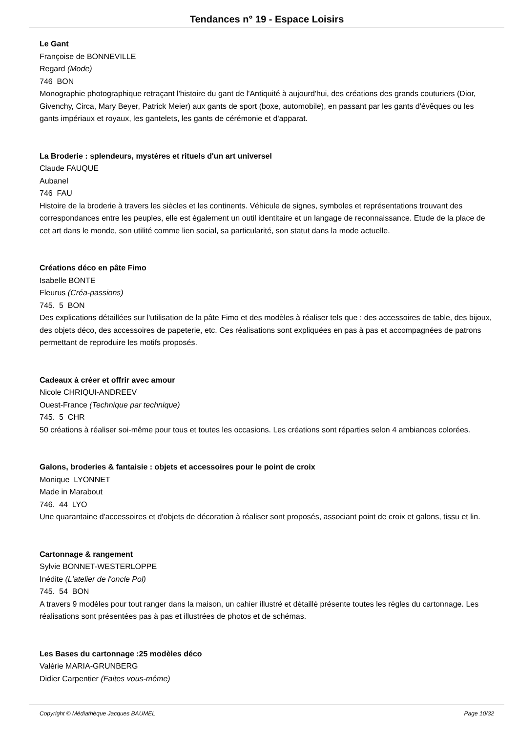Tendances n° 19 - Espace Loisirs
Le Gant
Françoise de BONNEVILLE
Regard (Mode)
746 BON
Monographie photographique retraçant l'histoire du gant de l'Antiquité à aujourd'hui, des créations des grands couturiers (Dior, Givenchy, Circa, Mary Beyer, Patrick Meier) aux gants de sport (boxe, automobile), en passant par les gants d'évêques ou les gants impériaux et royaux, les gantelets, les gants de cérémonie et d'apparat.
La Broderie : splendeurs, mystères et rituels d'un art universel
Claude FAUQUE
Aubanel
746 FAU
Histoire de la broderie à travers les siècles et les continents. Véhicule de signes, symboles et représentations trouvant des correspondances entre les peuples, elle est également un outil identitaire et un langage de reconnaissance. Etude de la place de cet art dans le monde, son utilité comme lien social, sa particularité, son statut dans la mode actuelle.
Créations déco en pâte Fimo
Isabelle BONTE
Fleurus (Créa-passions)
745. 5 BON
Des explications détaillées sur l'utilisation de la pâte Fimo et des modèles à réaliser tels que : des accessoires de table, des bijoux, des objets déco, des accessoires de papeterie, etc. Ces réalisations sont expliquées en pas à pas et accompagnées de patrons permettant de reproduire les motifs proposés.
Cadeaux à créer et offrir avec amour
Nicole CHRIQUI-ANDREEV
Ouest-France (Technique par technique)
745. 5 CHR
50 créations à réaliser soi-même pour tous et toutes les occasions. Les créations sont réparties selon 4 ambiances colorées.
Galons, broderies & fantaisie : objets et accessoires pour le point de croix
Monique LYONNET
Made in Marabout
746. 44 LYO
Une quarantaine d'accessoires et d'objets de décoration à réaliser sont proposés, associant point de croix et galons, tissu et lin.
Cartonnage & rangement
Sylvie BONNET-WESTERLOPPE
Inédite (L'atelier de l'oncle Pol)
745. 54 BON
A travers 9 modèles pour tout ranger dans la maison, un cahier illustré et détaillé présente toutes les règles du cartonnage. Les réalisations sont présentées pas à pas et illustrées de photos et de schémas.
Les Bases du cartonnage :25 modèles déco
Valérie MARIA-GRUNBERG
Didier Carpentier (Faites vous-même)
Copyright © Médiathèque Jacques BAUMEL Page 10/32